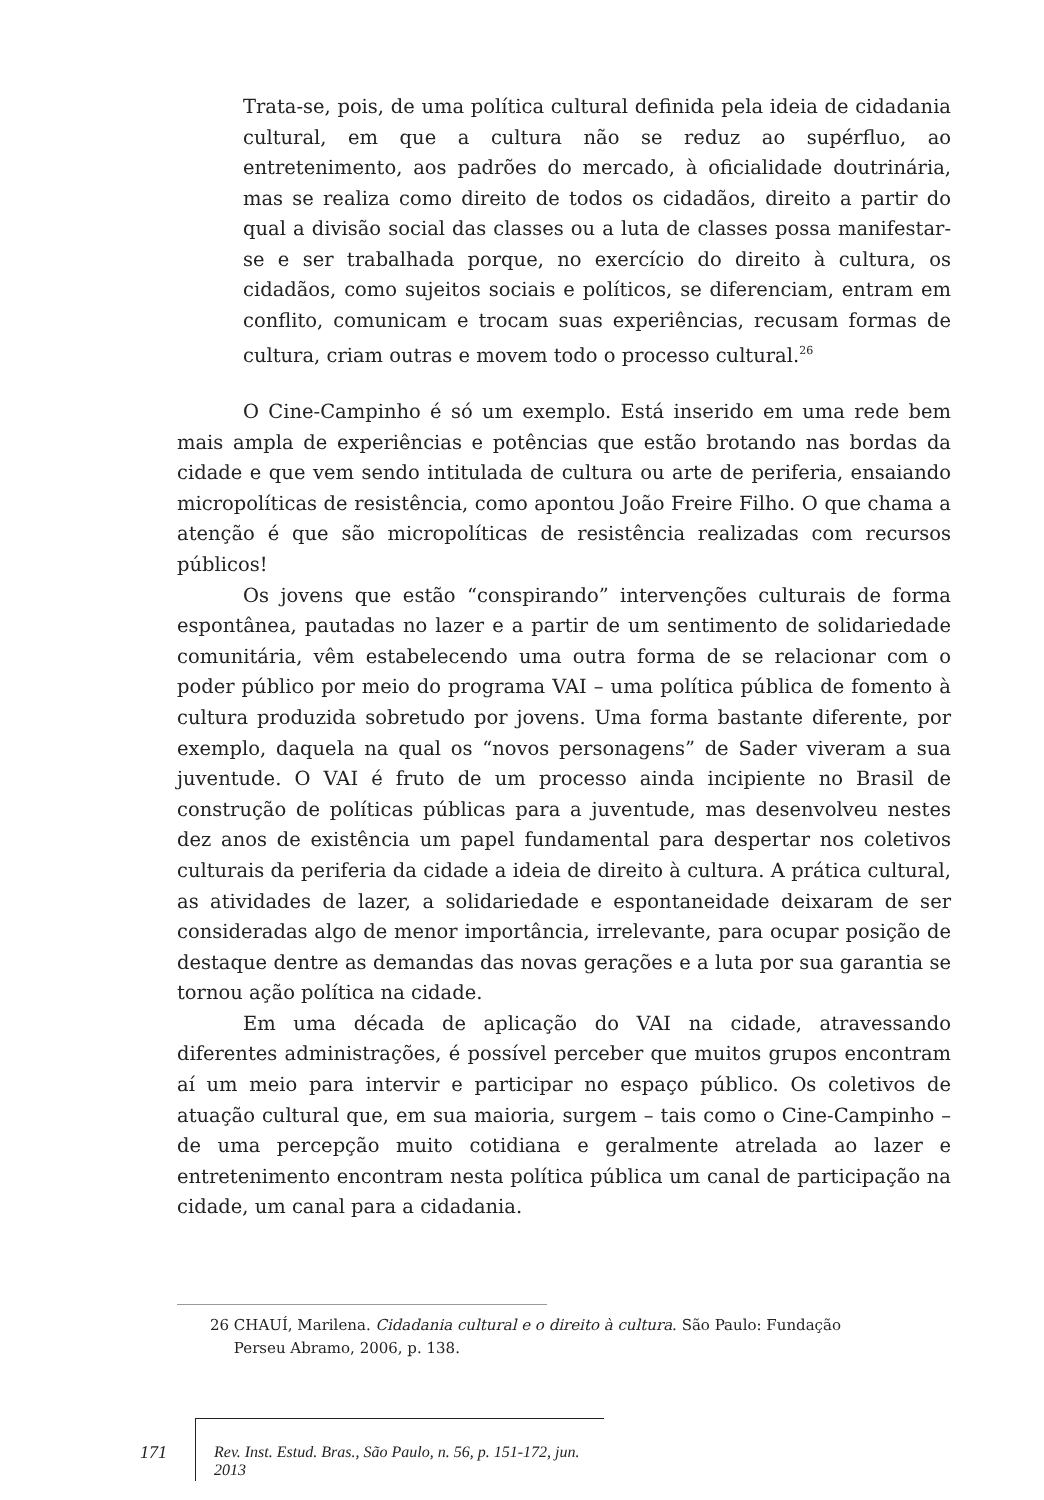Trata-se, pois, de uma política cultural definida pela ideia de cidadania cultural, em que a cultura não se reduz ao supérfluo, ao entretenimento, aos padrões do mercado, à oficialidade doutrinária, mas se realiza como direito de todos os cidadãos, direito a partir do qual a divisão social das classes ou a luta de classes possa manifestar-se e ser trabalhada porque, no exercício do direito à cultura, os cidadãos, como sujeitos sociais e políticos, se diferenciam, entram em conflito, comunicam e trocam suas experiências, recusam formas de cultura, criam outras e movem todo o processo cultural.<sup>26</sup>
O Cine-Campinho é só um exemplo. Está inserido em uma rede bem mais ampla de experiências e potências que estão brotando nas bordas da cidade e que vem sendo intitulada de cultura ou arte de periferia, ensaiando micropolíticas de resistência, como apontou João Freire Filho. O que chama a atenção é que são micropolíticas de resistência realizadas com recursos públicos!
Os jovens que estão “conspirando” intervenções culturais de forma espontânea, pautadas no lazer e a partir de um sentimento de solidariedade comunitária, vêm estabelecendo uma outra forma de se relacionar com o poder público por meio do programa VAI – uma política pública de fomento à cultura produzida sobretudo por jovens. Uma forma bastante diferente, por exemplo, daquela na qual os “novos personagens” de Sader viveram a sua juventude. O VAI é fruto de um processo ainda incipiente no Brasil de construção de políticas públicas para a juventude, mas desenvolveu nestes dez anos de existência um papel fundamental para despertar nos coletivos culturais da periferia da cidade a ideia de direito à cultura. A prática cultural, as atividades de lazer, a solidariedade e espontaneidade deixaram de ser consideradas algo de menor importância, irrelevante, para ocupar posição de destaque dentre as demandas das novas gerações e a luta por sua garantia se tornou ação política na cidade.
Em uma década de aplicação do VAI na cidade, atravessando diferentes administrações, é possível perceber que muitos grupos encontram aí um meio para intervir e participar no espaço público. Os coletivos de atuação cultural que, em sua maioria, surgem – tais como o Cine-Campinho – de uma percepção muito cotidiana e geralmente atrelada ao lazer e entretenimento encontram nesta política pública um canal de participação na cidade, um canal para a cidadania.
26 CHAUÍ, Marilena. Cidadania cultural e o direito à cultura. São Paulo: Fundação
Perseu Abramo, 2006, p. 138.
171
Rev. Inst. Estud. Bras., São Paulo, n. 56, p. 151-172, jun. 2013